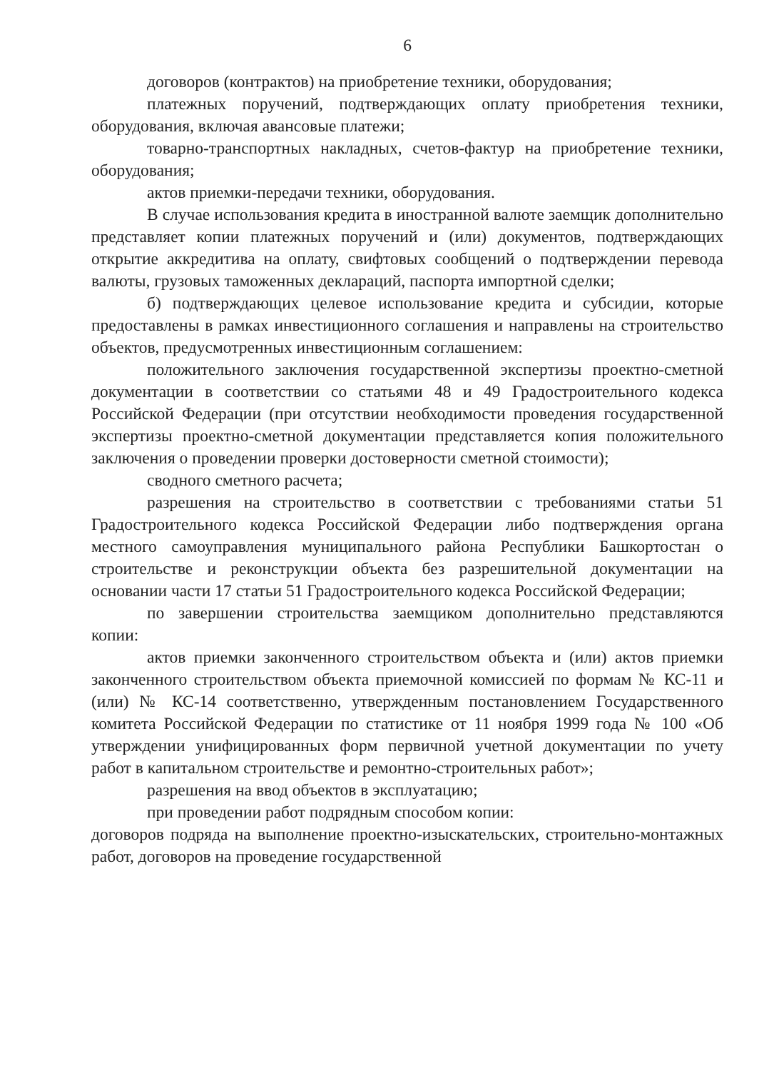6
договоров (контрактов) на приобретение техники, оборудования;
платежных поручений, подтверждающих оплату приобретения техники, оборудования, включая авансовые платежи;
товарно-транспортных накладных, счетов-фактур на приобретение техники, оборудования;
актов приемки-передачи техники, оборудования.
В случае использования кредита в иностранной валюте заемщик дополнительно представляет копии платежных поручений и (или) документов, подтверждающих открытие аккредитива на оплату, свифтовых сообщений о подтверждении перевода валюты, грузовых таможенных деклараций, паспорта импортной сделки;
б) подтверждающих целевое использование кредита и субсидии, которые предоставлены в рамках инвестиционного соглашения и направлены на строительство объектов, предусмотренных инвестиционным соглашением:
положительного заключения государственной экспертизы проектно-сметной документации в соответствии со статьями 48 и 49 Градостроительного кодекса Российской Федерации (при отсутствии необходимости проведения государственной экспертизы проектно-сметной документации представляется копия положительного заключения о проведении проверки достоверности сметной стоимости);
сводного сметного расчета;
разрешения на строительство в соответствии с требованиями статьи 51 Градостроительного кодекса Российской Федерации либо подтверждения органа местного самоуправления муниципального района Республики Башкортостан о строительстве и реконструкции объекта без разрешительной документации на основании части 17 статьи 51 Градостроительного кодекса Российской Федерации;
по завершении строительства заемщиком дополнительно представляются копии:
актов приемки законченного строительством объекта и (или) актов приемки законченного строительством объекта приемочной комиссией по формам № КС-11 и (или) № КС-14 соответственно, утвержденным постановлением Государственного комитета Российской Федерации по статистике от 11 ноября 1999 года № 100 «Об утверждении унифицированных форм первичной учетной документации по учету работ в капитальном строительстве и ремонтно-строительных работ»;
разрешения на ввод объектов в эксплуатацию;
при проведении работ подрядным способом копии:
договоров подряда на выполнение проектно-изыскательских, строительно-монтажных работ, договоров на проведение государственной